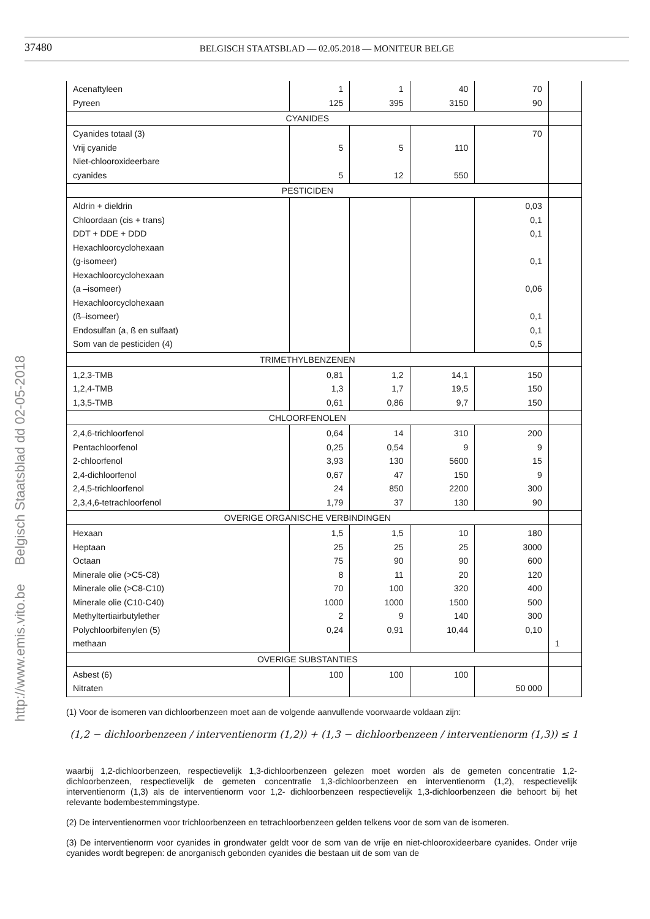37480
BELGISCH STAATSBLAD — 02.05.2018 — MONITEUR BELGE
http://www.emis.vito.be Belgisch Staatsblad dd 02-05-2018
| Acenaftyleen Pyreen | 1 125 | 1 395 | 40 3150 | 70 90 | |
| CYANIDES | | | | | |
| Cyanides totaal (3) Vrij cyanide Niet-chlooroxideerbare cyanides | 5 5 | 5 12 | 110 550 | 70 | |
| PESTICIDEN | | | | | |
| Aldrin + dieldrin Chloordaan (cis + trans) DDT + DDE + DDD Hexachloorcyclohexaan (g-isomeer) Hexachloorcyclohexaan (a –isomeer) Hexachloorcyclohexaan (ß–isomeer) Endosulfan (a, ß en sulfaat) Som van de pesticiden (4) | | | | 0,03 0,1 0,1 0,1 0,06 0,1 0,1 0,5 | |
| TRIMETHYLBENZENEN | | | | | |
| 1,2,3-TMB 1,2,4-TMB 1,3,5-TMB | 0,81 1,3 0,61 | 1,2 1,7 0,86 | 14,1 19,5 9,7 | 150 150 150 | |
| CHLOORFENOLEN | | | | | |
| 2,4,6-trichloorfenol Pentachloorfenol 2-chloorfenol 2,4-dichloorfenol 2,4,5-trichloorfenol 2,3,4,6-tetrachloorfenol | 0,64 0,25 3,93 0,67 24 1,79 | 14 0,54 130 47 850 37 | 310 9 5600 150 2200 130 | 200 9 15 9 300 90 | |
| OVERIGE ORGANISCHE VERBINDINGEN | | | | | |
| Hexaan Heptaan Octaan Minerale olie (>C5-C8) Minerale olie (>C8-C10) Minerale olie (C10-C40) Methyltertiairbutylether Polychloorbifenylen (5) methaan | 1,5 25 75 8 70 1000 2 0,24 | 1,5 25 90 11 100 1000 9 0,91 | 10 25 90 20 320 1500 140 10,44 | 180 3000 600 120 400 500 300 0,10 | 1 |
| OVERIGE SUBSTANTIES | | | | | |
| Asbest (6) Nitraten | 100 | 100 | 100 | 50 000 | |
(1) Voor de isomeren van dichloorbenzeen moet aan de volgende aanvullende voorwaarde voldaan zijn:
(1,2 − dichloorbenzeen / interventienorm (1,2)) + (1,3 − dichloorbenzeen / interventienorm (1,3)) ≤ 1
waarbij 1,2-dichloorbenzeen, respectievelijk 1,3-dichloorbenzeen gelezen moet worden als de gemeten concentratie 1,2-dichloorbenzeen, respectievelijk de gemeten concentratie 1,3-dichloorbenzeen en interventienorm (1,2), respectievelijk interventienorm (1,3) als de interventienorm voor 1,2- dichloorbenzeen respectievelijk 1,3-dichloorbenzeen die behoort bij het relevante bodembestemmingstype.
(2) De interventienormen voor trichloorbenzeen en tetrachloorbenzeen gelden telkens voor de som van de isomeren.
(3) De interventienorm voor cyanides in grondwater geldt voor de som van de vrije en niet-chlooroxideerbare cyanides. Onder vrije cyanides wordt begrepen: de anorganisch gebonden cyanides die bestaan uit de som van de